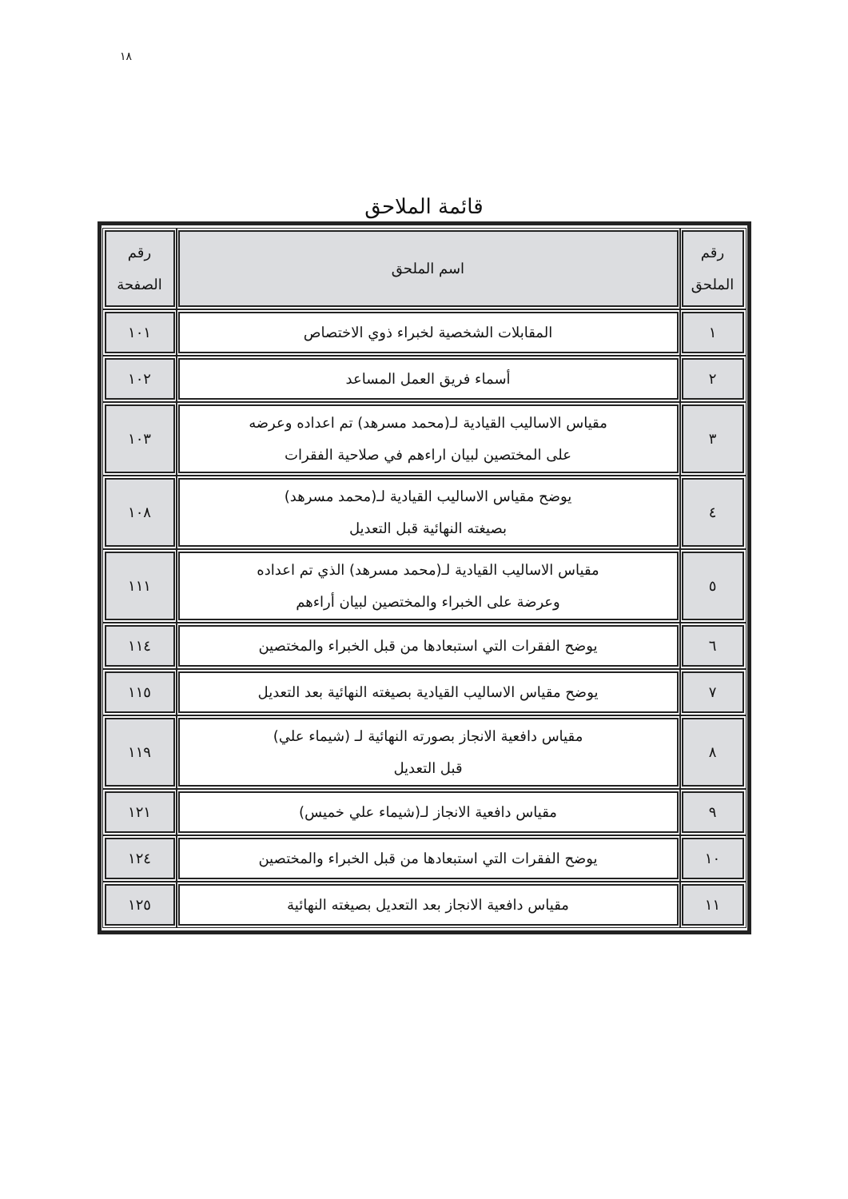١٨
قائمة الملاحق
| رقم الملحق | اسم الملحق | رقم الصفحة |
| --- | --- | --- |
| ١ | المقابلات الشخصية لخبراء ذوي الاختصاص | ١٠١ |
| ٢ | أسماء فريق العمل المساعد | ١٠٢ |
| ٣ | مقياس الاساليب القيادية لـ(محمد مسرهد) تم اعداده وعرضه على المختصين لبيان اراءهم في صلاحية الفقرات | ١٠٣ |
| ٤ | يوضح مقياس الاساليب القيادية لـ(محمد مسرهد) بصيغته النهائية قبل التعديل | ١٠٨ |
| ٥ | مقياس الاساليب القيادية لـ(محمد مسرهد) الذي تم اعداده وعرضة على الخبراء والمختصين لبيان أراءهم | ١١١ |
| ٦ | يوضح الفقرات التي استبعادها من قبل الخبراء والمختصين | ١١٤ |
| ٧ | يوضح مقياس الاساليب القيادية بصيغته النهائية بعد التعديل | ١١٥ |
| ٨ | مقياس دافعية الانجاز بصورته النهائية لـ (شيماء علي) قبل التعديل | ١١٩ |
| ٩ | مقياس دافعية الانجاز لـ(شيماء علي خميس) | ١٢١ |
| ١٠ | يوضح الفقرات التي استبعادها من قبل الخبراء والمختصين | ١٢٤ |
| ١١ | مقياس دافعية الانجاز بعد التعديل بصيغته النهائية | ١٢٥ |